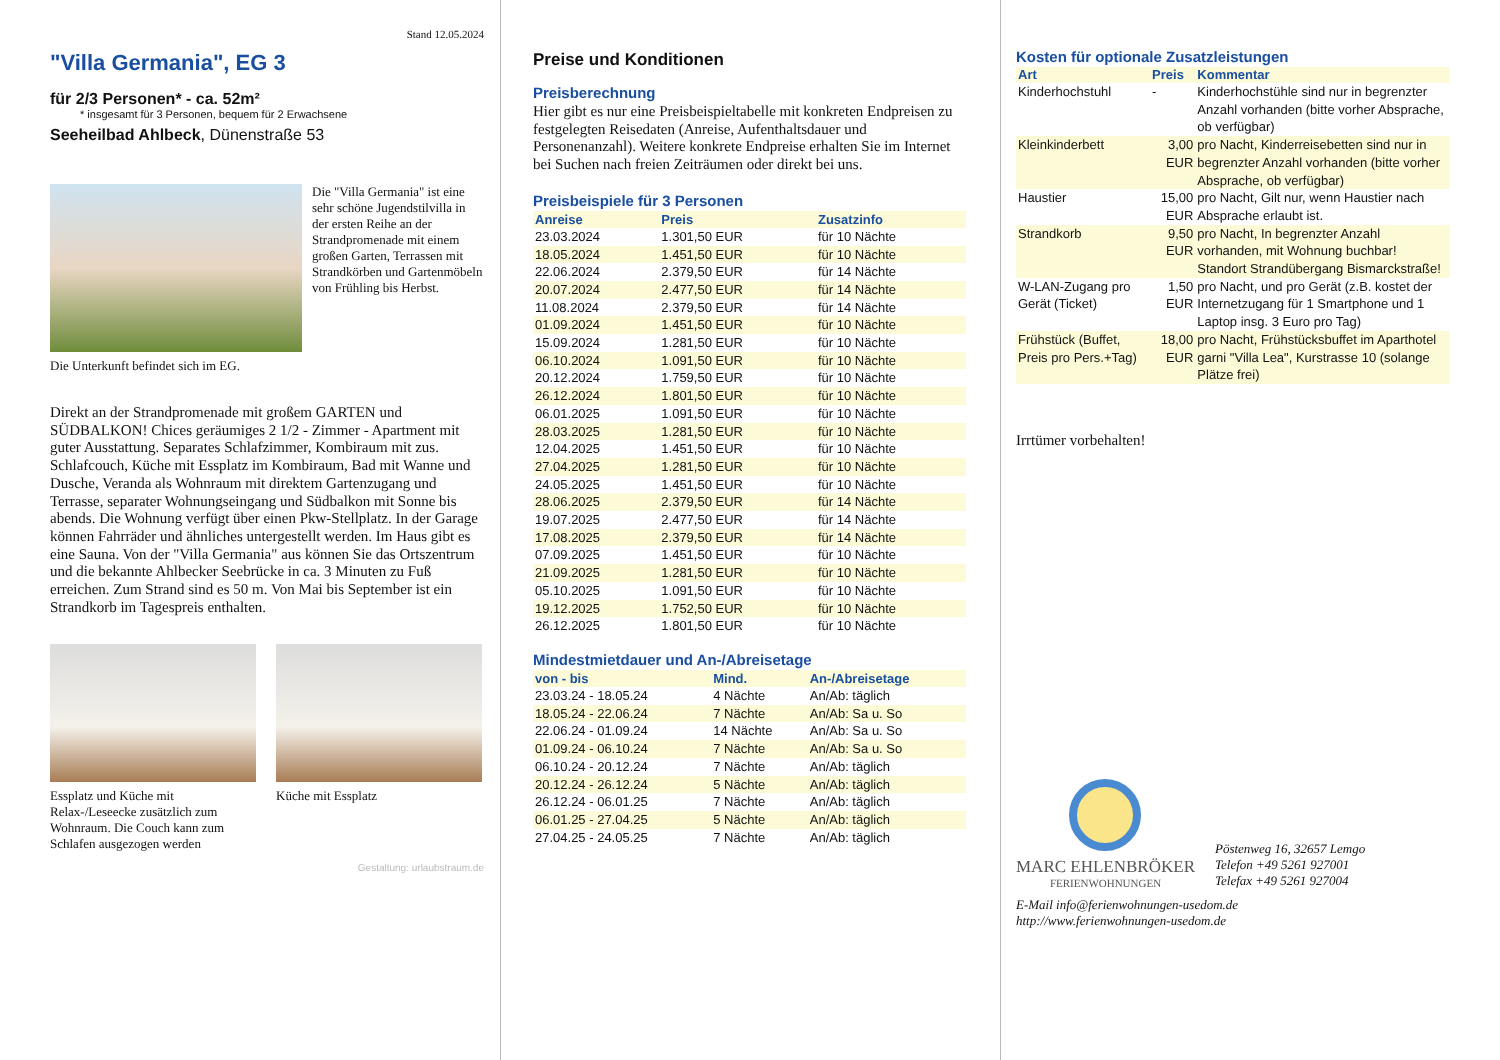Stand 12.05.2024
"Villa Germania", EG 3
für 2/3 Personen* - ca. 52m²
* insgesamt für 3 Personen, bequem für 2 Erwachsene
Seeheilbad Ahlbeck, Dünenstraße 53
Die "Villa Germania" ist eine sehr schöne Jugendstilvilla in der ersten Reihe an der Strandpromenade mit einem großen Garten, Terrassen mit Strandkörben und Gartenmöbeln von Frühling bis Herbst.
Die Unterkunft befindet sich im EG.
Direkt an der Strandpromenade mit großem GARTEN und SÜDBALKON! Chices geräumiges 2 1/2 - Zimmer - Apartment mit guter Ausstattung. Separates Schlafzimmer, Kombiraum mit zus. Schlafcouch, Küche mit Essplatz im Kombiraum, Bad mit Wanne und Dusche, Veranda als Wohnraum mit direktem Gartenzugang und Terrasse, separater Wohnungseingang und Südbalkon mit Sonne bis abends. Die Wohnung verfügt über einen Pkw-Stellplatz. In der Garage können Fahrräder und ähnliches untergestellt werden. Im Haus gibt es eine Sauna. Von der "Villa Germania" aus können Sie das Ortszentrum und die bekannte Ahlbecker Seebrücke in ca. 3 Minuten zu Fuß erreichen. Zum Strand sind es 50 m. Von Mai bis September ist ein Strandkorb im Tagespreis enthalten.
Essplatz und Küche mit Relax-/Leseecke zusätzlich zum Wohnraum. Die Couch kann zum Schlafen ausgezogen werden
Küche mit Essplatz
Gestaltung: urlaubstraum.de
Preise und Konditionen
Preisberechnung
Hier gibt es nur eine Preisbeispieltabelle mit konkreten Endpreisen zu festgelegten Reisedaten (Anreise, Aufenthaltsdauer und Personenanzahl). Weitere konkrete Endpreise erhalten Sie im Internet bei Suchen nach freien Zeiträumen oder direkt bei uns.
Preisbeispiele für 3 Personen
| Anreise | Preis | Zusatzinfo |
| --- | --- | --- |
| 23.03.2024 | 1.301,50 EUR | für 10 Nächte |
| 18.05.2024 | 1.451,50 EUR | für 10 Nächte |
| 22.06.2024 | 2.379,50 EUR | für 14 Nächte |
| 20.07.2024 | 2.477,50 EUR | für 14 Nächte |
| 11.08.2024 | 2.379,50 EUR | für 14 Nächte |
| 01.09.2024 | 1.451,50 EUR | für 10 Nächte |
| 15.09.2024 | 1.281,50 EUR | für 10 Nächte |
| 06.10.2024 | 1.091,50 EUR | für 10 Nächte |
| 20.12.2024 | 1.759,50 EUR | für 10 Nächte |
| 26.12.2024 | 1.801,50 EUR | für 10 Nächte |
| 06.01.2025 | 1.091,50 EUR | für 10 Nächte |
| 28.03.2025 | 1.281,50 EUR | für 10 Nächte |
| 12.04.2025 | 1.451,50 EUR | für 10 Nächte |
| 27.04.2025 | 1.281,50 EUR | für 10 Nächte |
| 24.05.2025 | 1.451,50 EUR | für 10 Nächte |
| 28.06.2025 | 2.379,50 EUR | für 14 Nächte |
| 19.07.2025 | 2.477,50 EUR | für 14 Nächte |
| 17.08.2025 | 2.379,50 EUR | für 14 Nächte |
| 07.09.2025 | 1.451,50 EUR | für 10 Nächte |
| 21.09.2025 | 1.281,50 EUR | für 10 Nächte |
| 05.10.2025 | 1.091,50 EUR | für 10 Nächte |
| 19.12.2025 | 1.752,50 EUR | für 10 Nächte |
| 26.12.2025 | 1.801,50 EUR | für 10 Nächte |
Mindestmietdauer und An-/Abreisetage
| von - bis | Mind. | An-/Abreisetage |
| --- | --- | --- |
| 23.03.24 - 18.05.24 | 4 Nächte | An/Ab: täglich |
| 18.05.24 - 22.06.24 | 7 Nächte | An/Ab: Sa u. So |
| 22.06.24 - 01.09.24 | 14 Nächte | An/Ab: Sa u. So |
| 01.09.24 - 06.10.24 | 7 Nächte | An/Ab: Sa u. So |
| 06.10.24 - 20.12.24 | 7 Nächte | An/Ab: täglich |
| 20.12.24 - 26.12.24 | 5 Nächte | An/Ab: täglich |
| 26.12.24 - 06.01.25 | 7 Nächte | An/Ab: täglich |
| 06.01.25 - 27.04.25 | 5 Nächte | An/Ab: täglich |
| 27.04.25 - 24.05.25 | 7 Nächte | An/Ab: täglich |
Kosten für optionale Zusatzleistungen
| Art | Preis | Kommentar |
| --- | --- | --- |
| Kinderhochstuhl | - | Kinderhochstühle sind nur in begrenzter Anzahl vorhanden (bitte vorher Absprache, ob verfügbar) |
| Kleinkinderbett | 3,00 EUR | pro Nacht, Kinderreisebetten sind nur in begrenzter Anzahl vorhanden (bitte vorher Absprache, ob verfügbar) |
| Haustier | 15,00 EUR | pro Nacht, Gilt nur, wenn Haustier nach Absprache erlaubt ist. |
| Strandkorb | 9,50 EUR | pro Nacht, In begrenzter Anzahl vorhanden, mit Wohnung buchbar! Standort Strandübergang Bismarckstraße! |
| W-LAN-Zugang pro Gerät (Ticket) | 1,50 EUR | pro Nacht, und pro Gerät (z.B. kostet der Internetzugang für 1 Smartphone und 1 Laptop insg. 3 Euro pro Tag) |
| Frühstück (Buffet, Preis pro Pers.+Tag) | 18,00 EUR | pro Nacht, Frühstücksbuffet im Aparthotel garni "Villa Lea", Kurstrasse 10 (solange Plätze frei) |
Irrtümer vorbehalten!
MARC EHLENBRÖKER
FERIENWOHNUNGEN
Pöstenweg 16, 32657 Lemgo
Telefon +49 5261 927001
Telefax +49 5261 927004
E-Mail info@ferienwohnungen-usedom.de
http://www.ferienwohnungen-usedom.de